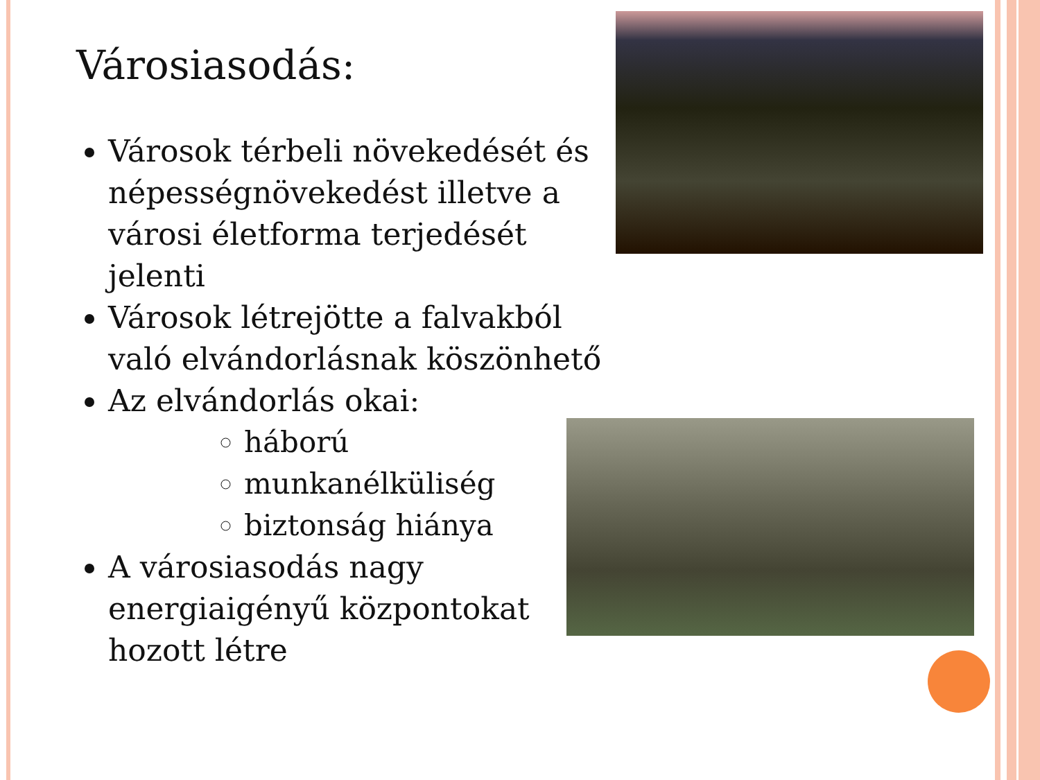Városiasodás:
Városok térbeli növekedését és népességnövekedést illetve a városi életforma terjedését jelenti
Városok létrejötte a falvakból való elvándorlásnak köszönhető
Az elvándorlás okai:
háború
munkanélküliség
biztonság hiánya
A városiasodás nagy energiaigényű központokat hozott létre